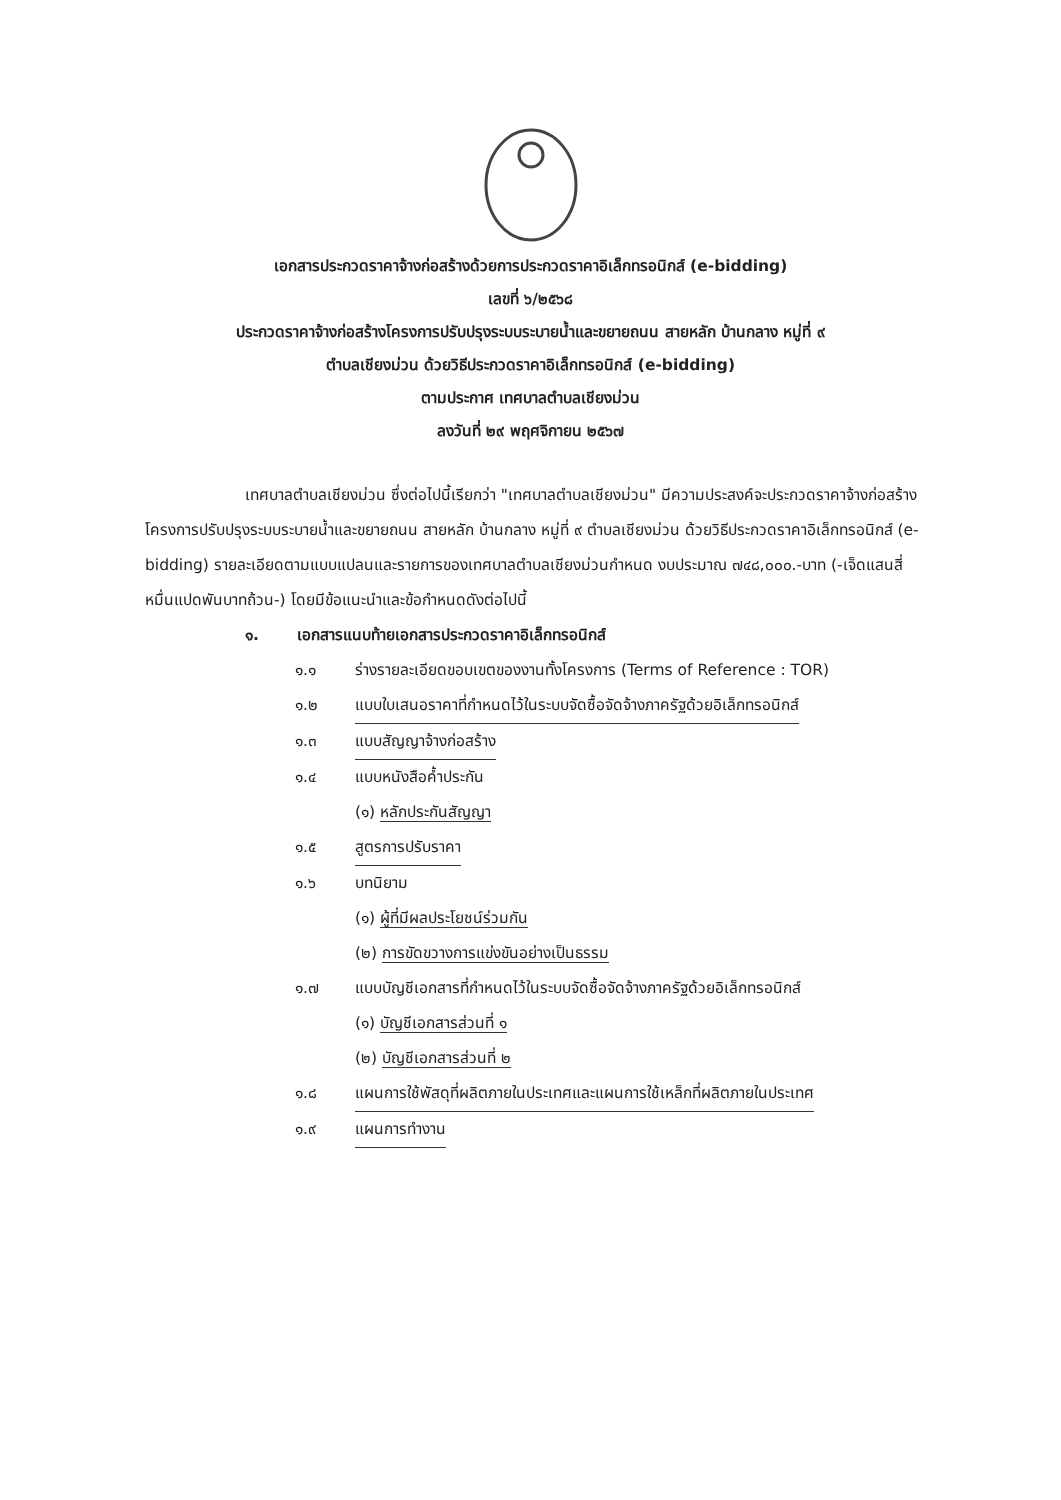เอกสารประกวดราคาจ้างก่อสร้างด้วยการประกวดราคาอิเล็กทรอนิกส์ (e-bidding)
เลขที่ ๖/๒๕๖๘
ประกวดราคาจ้างก่อสร้างโครงการปรับปรุงระบบระบายน้ำและขยายถนน สายหลัก บ้านกลาง หมู่ที่ ๙
ตำบลเชียงม่วน ด้วยวิธีประกวดราคาอิเล็กทรอนิกส์ (e-bidding)
ตามประกาศ เทศบาลตำบลเชียงม่วน
ลงวันที่ ๒๙ พฤศจิกายน ๒๕๖๗
เทศบาลตำบลเชียงม่วน ซึ่งต่อไปนี้เรียกว่า "เทศบาลตำบลเชียงม่วน" มีความประสงค์จะประกวดราคาจ้างก่อสร้างโครงการปรับปรุงระบบระบายน้ำและขยายถนน สายหลัก บ้านกลาง หมู่ที่ ๙ ตำบลเชียงม่วน ด้วยวิธีประกวดราคาอิเล็กทรอนิกส์ (e-bidding) รายละเอียดตามแบบแปลนและรายการของเทศบาลตำบลเชียงม่วนกำหนด งบประมาณ ๗๔๘,๐๐๐.-บาท (-เจ็ดแสนสี่หมื่นแปดพันบาทถ้วน-) โดยมีข้อแนะนำและข้อกำหนดดังต่อไปนี้
๑. เอกสารแนบท้ายเอกสารประกวดราคาอิเล็กทรอนิกส์
๑.๑ ร่างรายละเอียดขอบเขตของงานทั้งโครงการ (Terms of Reference : TOR)
๑.๒ แบบใบเสนอราคาที่กำหนดไว้ในระบบจัดซื้อจัดจ้างภาครัฐด้วยอิเล็กทรอนิกส์
๑.๓ แบบสัญญาจ้างก่อสร้าง
๑.๔ แบบหนังสือค้ำประกัน
(๑) หลักประกันสัญญา
๑.๕ สูตรการปรับราคา
๑.๖ บทนิยาม
(๑) ผู้ที่มีผลประโยชน์ร่วมกัน
(๒) การขัดขวางการแข่งขันอย่างเป็นธรรม
๑.๗ แบบบัญชีเอกสารที่กำหนดไว้ในระบบจัดซื้อจัดจ้างภาครัฐด้วยอิเล็กทรอนิกส์
(๑) บัญชีเอกสารส่วนที่ ๑
(๒) บัญชีเอกสารส่วนที่ ๒
๑.๘ แผนการใช้พัสดุที่ผลิตภายในประเทศและแผนการใช้เหล็กที่ผลิตภายในประเทศ
๑.๙ แผนการทำงาน